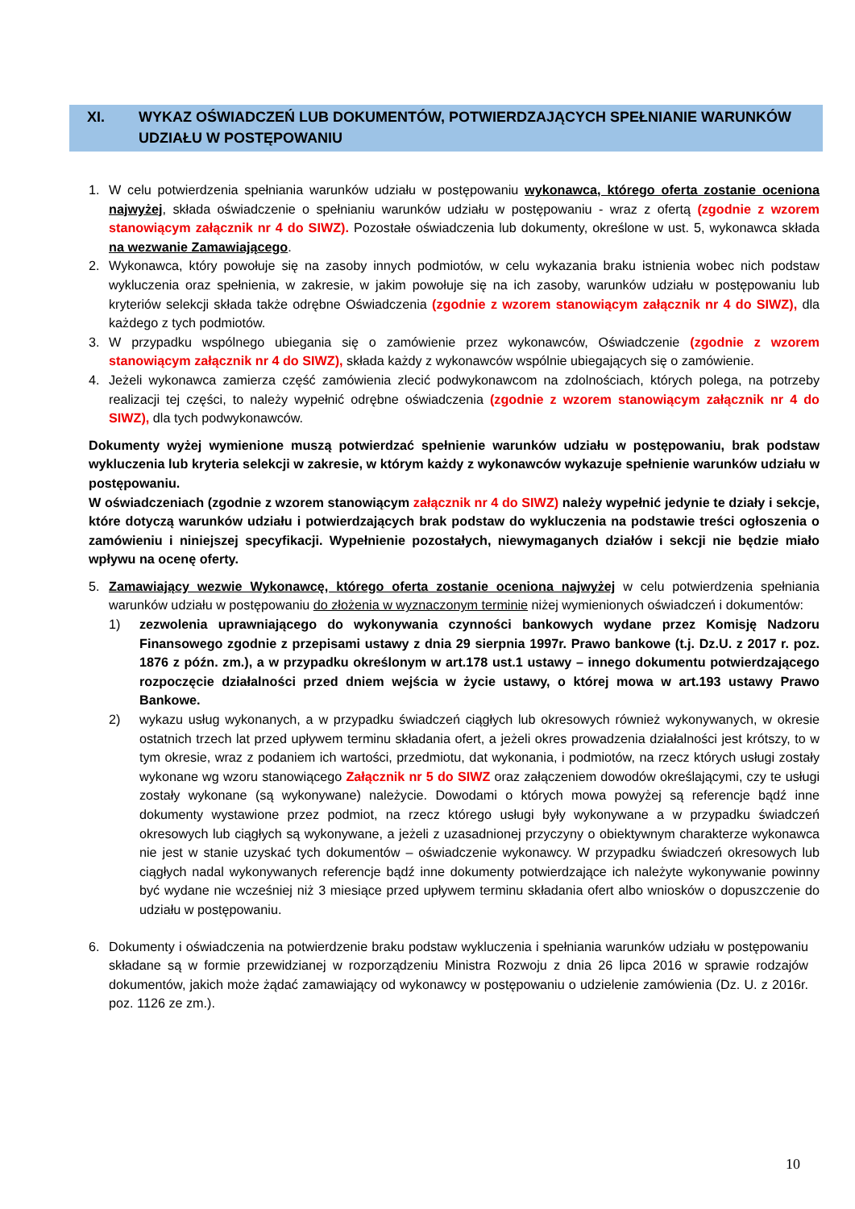XI. WYKAZ OŚWIADCZEŃ LUB DOKUMENTÓW, POTWIERDZAJĄCYCH SPEŁNIANIE WARUNKÓW UDZIAŁU W POSTĘPOWANIU
1. W celu potwierdzenia spełniania warunków udziału w postępowaniu wykonawca, którego oferta zostanie oceniona najwyżej, składa oświadczenie o spełnianiu warunków udziału w postępowaniu - wraz z ofertą (zgodnie z wzorem stanowiącym załącznik nr 4 do SIWZ). Pozostałe oświadczenia lub dokumenty, określone w ust. 5, wykonawca składa na wezwanie Zamawiającego.
2. Wykonawca, który powołuje się na zasoby innych podmiotów, w celu wykazania braku istnienia wobec nich podstaw wykluczenia oraz spełnienia, w zakresie, w jakim powołuje się na ich zasoby, warunków udziału w postępowaniu lub kryteriów selekcji składa także odrębne Oświadczenia (zgodnie z wzorem stanowiącym załącznik nr 4 do SIWZ), dla każdego z tych podmiotów.
3. W przypadku wspólnego ubiegania się o zamówienie przez wykonawców, Oświadczenie (zgodnie z wzorem stanowiącym załącznik nr 4 do SIWZ), składa każdy z wykonawców wspólnie ubiegających się o zamówienie.
4. Jeżeli wykonawca zamierza część zamówienia zlecić podwykonawcom na zdolnościach, których polega, na potrzeby realizacji tej części, to należy wypełnić odrębne oświadczenia (zgodnie z wzorem stanowiącym załącznik nr 4 do SIWZ), dla tych podwykonawców.
Dokumenty wyżej wymienione muszą potwierdzać spełnienie warunków udziału w postępowaniu, brak podstaw wykluczenia lub kryteria selekcji w zakresie, w którym każdy z wykonawców wykazuje spełnienie warunków udziału w postępowaniu.
W oświadczeniach (zgodnie z wzorem stanowiącym załącznik nr 4 do SIWZ) należy wypełnić jedynie te działy i sekcje, które dotyczą warunków udziału i potwierdzających brak podstaw do wykluczenia na podstawie treści ogłoszenia o zamówieniu i niniejszej specyfikacji. Wypełnienie pozostałych, niewymaganych działów i sekcji nie będzie miało wpływu na ocenę oferty.
5. Zamawiający wezwie Wykonawcę, którego oferta zostanie oceniona najwyżej w celu potwierdzenia spełniania warunków udziału w postępowaniu do złożenia w wyznaczonym terminie niżej wymienionych oświadczeń i dokumentów:
1) zezwolenia uprawniającego do wykonywania czynności bankowych wydane przez Komisję Nadzoru Finansowego zgodnie z przepisami ustawy z dnia 29 sierpnia 1997r. Prawo bankowe (t.j. Dz.U. z 2017 r. poz. 1876 z późn. zm.), a w przypadku określonym w art.178 ust.1 ustawy – innego dokumentu potwierdzającego rozpoczęcie działalności przed dniem wejścia w życie ustawy, o której mowa w art.193 ustawy Prawo Bankowe.
2) wykazu usług wykonanych, a w przypadku świadczeń ciągłych lub okresowych również wykonywanych, w okresie ostatnich trzech lat przed upływem terminu składania ofert, a jeżeli okres prowadzenia działalności jest krótszy, to w tym okresie, wraz z podaniem ich wartości, przedmiotu, dat wykonania, i podmiotów, na rzecz których usługi zostały wykonane wg wzoru stanowiącego Załącznik nr 5 do SIWZ oraz załączeniem dowodów określającymi, czy te usługi zostały wykonane (są wykonywane) należycie. Dowodami o których mowa powyżej są referencje bądź inne dokumenty wystawione przez podmiot, na rzecz którego usługi były wykonywane a w przypadku świadczeń okresowych lub ciągłych są wykonywane, a jeżeli z uzasadnionej przyczyny o obiektywnym charakterze wykonawca nie jest w stanie uzyskać tych dokumentów – oświadczenie wykonawcy. W przypadku świadczeń okresowych lub ciągłych nadal wykonywanych referencje bądź inne dokumenty potwierdzające ich należyte wykonywanie powinny być wydane nie wcześniej niż 3 miesiące przed upływem terminu składania ofert albo wniosków o dopuszczenie do udziału w postępowaniu.
6. Dokumenty i oświadczenia na potwierdzenie braku podstaw wykluczenia i spełniania warunków udziału w postępowaniu składane są w formie przewidzianej w rozporządzeniu Ministra Rozwoju z dnia 26 lipca 2016 w sprawie rodzajów dokumentów, jakich może żądać zamawiający od wykonawcy w postępowaniu o udzielenie zamówienia (Dz. U. z 2016r. poz. 1126 ze zm.).
10